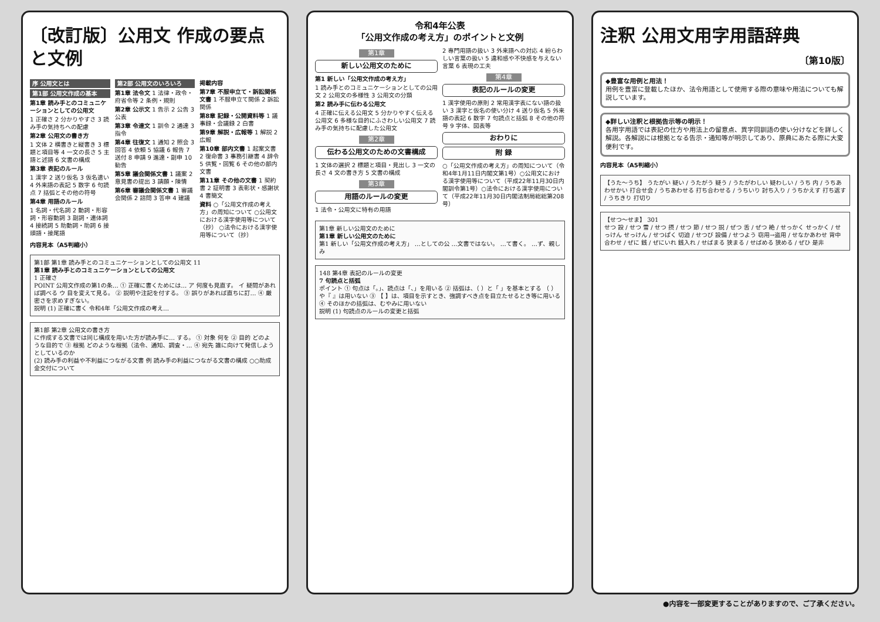〔改訂版〕公用文 作成の要点と文例
序 公用文とは
第1部 公用文作成の基本
第1章 読み手とのコミュニケーションとしての公用文
1 正確さ 2 分かりやすさ 3 読み手の気持ちへの配慮
第2章 公用文の書き方
1 文体 2 横書きと縦書き 3 標題と項目等 4 一文の長さ 5 主語と述語 6 文書の構成
第3章 表記のルール
1 漢字 2 送り仮名 3 仮名遣い 4 外来語の表記 5 数字 6 句読点 7 括弧とその他の符号
第4章 用語のルール
1 名詞・代名詞 2 動詞・形容詞・形容動詞 3 副詞・連体詞 4 接続詞 5 助動詞・助詞 6 接頭語・接尾語
第2部 公用文のいろいろ
第1章 法令文 1 法律・政令・府省令等 2 条例・規則
第2章 公示文 1 告示 2 公告 3 公表
第3章 令達文 1 訓令 2 通達 3 指令
第4章 往復文 1 通知 2 照会 3 回答 4 依頼 5 協議 6 報告 7 送付 8 申請 9 進達・副申 10 勧告
第5章 議会関係文書 1 議案 2 意見書の提出 3 請願・陳情
第6章 審議会関係文書 1 審議会関係 2 諮問 3 答申 4 建議
掲載内容
第7章 不服申立て・訴訟関係文書 1 不服申立て関係 2 訴訟関係
第8章 記録・公開資料等 1 議事録・会議録 2 白書
第9章 解説・広報等 1 解説 2 広報
第10章 部内文書 1 起案文書 2 復命書 3 事務引継書 4 辞令 5 供覧・回覧 6 その他の部内文書
第11章 その他の文書 1 契約書 2 証明書 3 表彰状・感謝状 4 書簡文
資料 ○「公用文作成の考え方」の周知について ○公用文における漢字使用等について（抄） ○法令における漢字使用等について（抄）
内容見本（A5判縮小）
第1部 第1章 読み手とのコミュニケーションとしての公用文 11
第1章 読み手とのコミュニケーションとしての公用文
1 正確さ
POINT 公用文作成の第1の条… ① 正確に書くためには… ア 何度も見直す。 イ 疑問があれば調べる ウ 目を変えて見る。 ② 説明や注記を付する。 ③ 誤りがあれば直ちに訂… ④ 厳密さを求めすぎない。
説明 (1) 正確に書く 令和4年「公用文作成の考え…
第1部 第2章 公用文の書き方
に作成する文書では同じ構成を用いた方が読み手に… する。 ① 対象 何を ② 目的 どのような目的で ③ 根拠 どのような根拠（法令、通知、調査・… ④ 宛先 誰に向けて発信しようとしているのか
(2) 読み手の利益や不利益につながる文書 例 読み手の利益につながる文書の構成 ○○助成金交付について
令和4年公表
「公用文作成の考え方」のポイントと文例
第1章
新しい公用文のために
第1 新しい「公用文作成の考え方」
1 読み手とのコミュニケーションとしての公用文 2 公用文の多様性 3 公用文の分類
第2 読み手に伝わる公用文
4 正確に伝える公用文 5 分かりやすく伝える公用文 6 多様な目的にふさわしい公用文 7 読み手の気持ちに配慮した公用文
第2章
伝わる公用文のための文書構成
1 文体の選択 2 標題と項目・見出し 3 一文の長さ 4 文の書き方 5 文書の構成
第3章
用語のルールの変更
1 法令・公用文に特有の用語
2 専門用語の扱い 3 外来語への対応 4 紛らわしい言葉の扱い 5 違和感や不快感を与えない言葉 6 表現の工夫
第4章
表記のルールの変更
1 漢字使用の原則 2 常用漢字表にない語の扱い 3 漢字と仮名の使い分け 4 送り仮名 5 外来語の表記 6 数字 7 句読点と括弧 8 その他の符号 9 字体、図表等
おわりに
附 録
○「公用文作成の考え方」の周知について（令和4年1月11日内閣文第1号）○公用文における漢字使用等について（平成22年11月30日内閣訓令第1号）○法令における漢字使用について（平成22年11月30日内閣法制局総総第208号）
第1章 新しい公用文のために
第1章 新しい公用文のために
第1 新しい「公用文作成の考え方」 …としての公 …文書ではない。 …て書く。 …ず、親しみ
148 第4章 表記のルールの変更
7 句読点と括弧
ポイント ① 句点は「。」、読点は「、」を用いる ② 括弧は、（ ）と「 」を基本とする （ ）や『 』は用いない ③ 【 】は、項目を示すとき、強調すべき点を目立たせるとき等に用いる ④ そのほかの括弧は、むやみに用いない
説明 (1) 句読点のルールの変更と括弧
注釈 公用文用字用語辞典
〔第10版〕
◆豊富な用例と用法！
用例を豊富に登載したほか、法令用語として使用する際の意味や用法についても解説しています。
◆詳しい注釈と根拠告示等の明示！
各用字用語では表記の仕方や用法上の留意点、異字同訓語の使い分けなどを詳しく解説。各解説には根拠となる告示・通知等が明示してあり、原典にあたる際に大変便利です。
内容見本（A5判縮小）
【うた～うち】 うたがい 疑い / うたがう 疑う / うたがわしい 疑わしい / うち 内 / うちあわせかい 打合せ会 / うちあわせる 打ち合わせる / うちいり 討ち入り / うちかえす 打ち返す / うちきり 打切り
【せつ～せま】 301
せつ 設 / せつ 雪 / せつ 摂 / せつ 節 / せつ 説 / ぜつ 舌 / ぜつ 絶 / せっかく せっかく / せっけん せっけん / せつぱく 切迫 / せつび 設備 / せつよう 窃用→盗用 / せなかあわせ 背中合わせ / ぜに 銭 / ぜにいれ 銭入れ / せばまる 狭まる / せばめる 狭める / ぜひ 是非
●内容を一部変更することがありますので、ご了承ください。